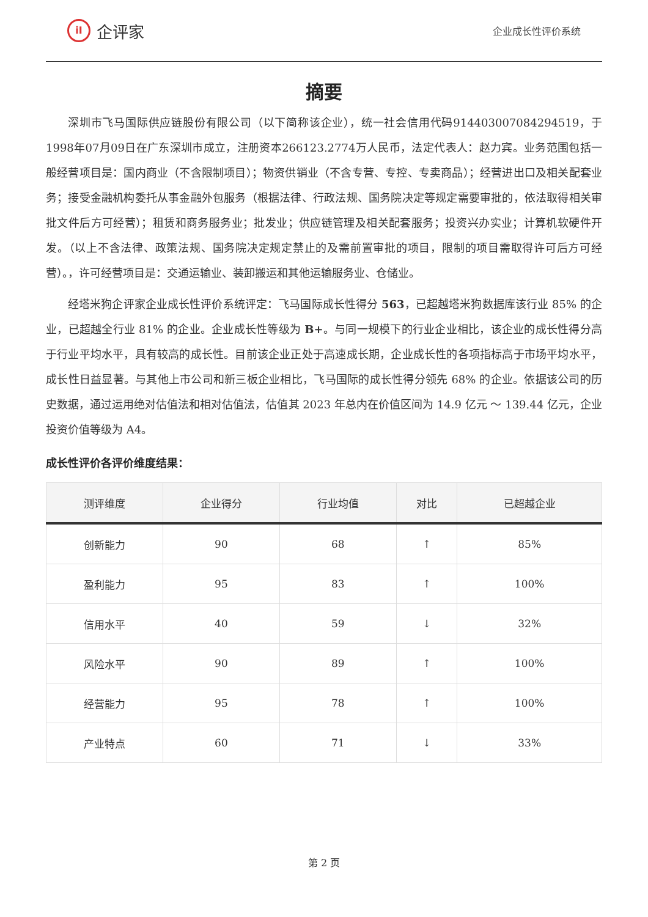iI
企评家
企业成长性评价系统
摘要
深圳市飞马国际供应链股份有限公司（以下简称该企业），统一社会信用代码914403007084294519，于1998年07月09日在广东深圳市成立，注册资本266123.2774万人民币，法定代表人：赵力宾。业务范围包括一般经营项目是：国内商业（不含限制项目）；物资供销业（不含专营、专控、专卖商品）；经营进出口及相关配套业务；接受金融机构委托从事金融外包服务（根据法律、行政法规、国务院决定等规定需要审批的，依法取得相关审批文件后方可经营）；租赁和商务服务业；批发业；供应链管理及相关配套服务；投资兴办实业；计算机软硬件开发。（以上不含法律、政策法规、国务院决定规定禁止的及需前置审批的项目，限制的项目需取得许可后方可经营）。，许可经营项目是：交通运输业、装卸搬运和其他运输服务业、仓储业。
经塔米狗企评家企业成长性评价系统评定：飞马国际成长性得分 563，已超越塔米狗数据库该行业 85% 的企业，已超越全行业 81% 的企业。企业成长性等级为 B+。与同一规模下的行业企业相比，该企业的成长性得分高于行业平均水平，具有较高的成长性。目前该企业正处于高速成长期，企业成长性的各项指标高于市场平均水平，成长性日益显著。与其他上市公司和新三板企业相比，飞马国际的成长性得分领先 68% 的企业。依据该公司的历史数据，通过运用绝对估值法和相对估值法，估值其 2023 年总内在价值区间为 14.9 亿元 ～ 139.44 亿元，企业投资价值等级为 A4。
成长性评价各评价维度结果：
| 测评维度 | 企业得分 | 行业均值 | 对比 | 已超越企业 |
| --- | --- | --- | --- | --- |
| 创新能力 | 90 | 68 | ↑ | 85% |
| 盈利能力 | 95 | 83 | ↑ | 100% |
| 信用水平 | 40 | 59 | ↓ | 32% |
| 风险水平 | 90 | 89 | ↑ | 100% |
| 经营能力 | 95 | 78 | ↑ | 100% |
| 产业特点 | 60 | 71 | ↓ | 33% |
第 2 页